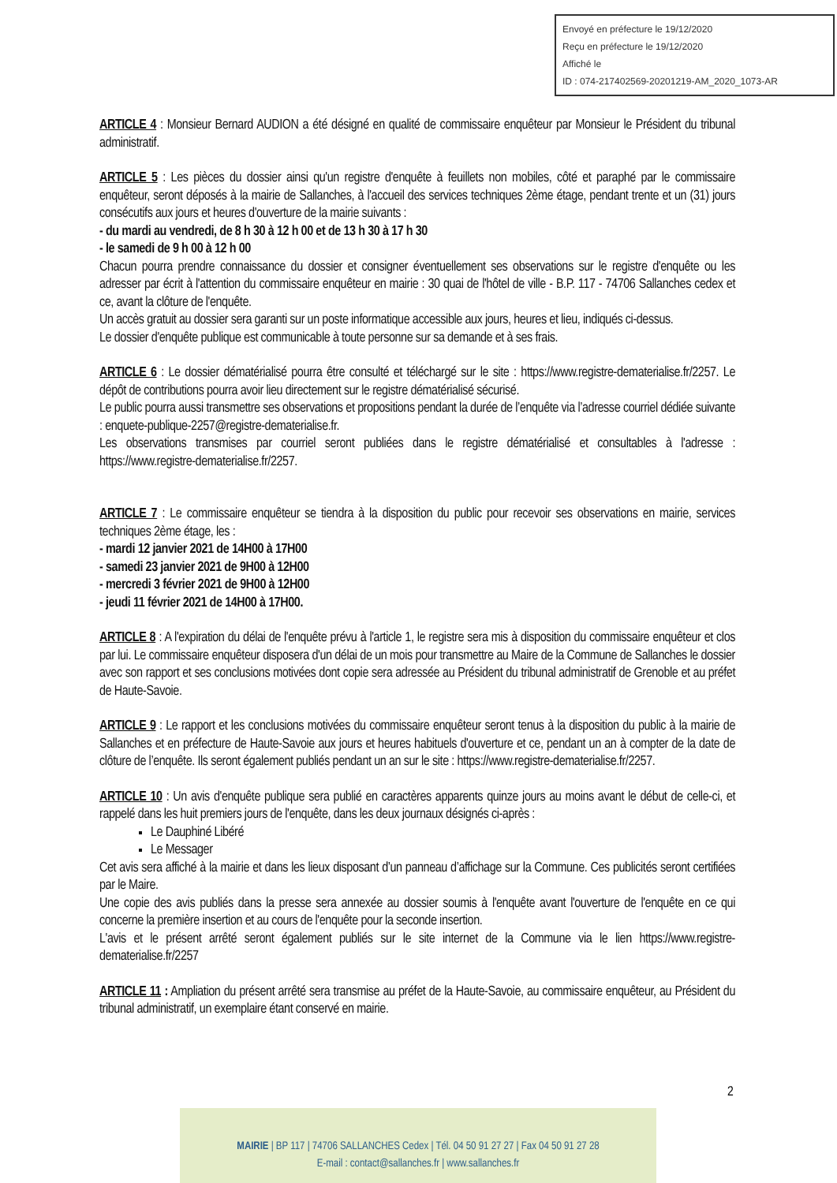Envoyé en préfecture le 19/12/2020
Reçu en préfecture le 19/12/2020
Affiché le
ID : 074-217402569-20201219-AM_2020_1073-AR
ARTICLE 4 : Monsieur Bernard AUDION a été désigné en qualité de commissaire enquêteur par Monsieur le Président du tribunal administratif.
ARTICLE 5 : Les pièces du dossier ainsi qu'un registre d'enquête à feuillets non mobiles, côté et paraphé par le commissaire enquêteur, seront déposés à la mairie de Sallanches, à l'accueil des services techniques 2ème étage, pendant trente et un (31) jours consécutifs aux jours et heures d'ouverture de la mairie suivants :
- du mardi au vendredi, de 8 h 30 à 12 h 00 et de 13 h 30 à 17 h 30
- le samedi de 9 h 00 à 12 h 00
Chacun pourra prendre connaissance du dossier et consigner éventuellement ses observations sur le registre d'enquête ou les adresser par écrit à l'attention du commissaire enquêteur en mairie : 30 quai de l'hôtel de ville - B.P. 117 - 74706 Sallanches cedex et ce, avant la clôture de l'enquête.
Un accès gratuit au dossier sera garanti sur un poste informatique accessible aux jours, heures et lieu, indiqués ci-dessus.
Le dossier d'enquête publique est communicable à toute personne sur sa demande et à ses frais.
ARTICLE 6 : Le dossier dématérialisé pourra être consulté et téléchargé sur le site : https://www.registre-dematerialise.fr/2257. Le dépôt de contributions pourra avoir lieu directement sur le registre dématérialisé sécurisé.
Le public pourra aussi transmettre ses observations et propositions pendant la durée de l’enquête via l’adresse courriel dédiée suivante : enquete-publique-2257@registre-dematerialise.fr.
Les observations transmises par courriel seront publiées dans le registre dématérialisé et consultables à l'adresse : https://www.registre-dematerialise.fr/2257.
ARTICLE 7 : Le commissaire enquêteur se tiendra à la disposition du public pour recevoir ses observations en mairie, services techniques 2ème étage, les :
- mardi 12 janvier 2021 de 14H00 à 17H00
- samedi 23 janvier 2021 de 9H00 à 12H00
- mercredi 3 février 2021 de 9H00 à 12H00
- jeudi 11 février 2021 de 14H00 à 17H00.
ARTICLE 8 : A l'expiration du délai de l'enquête prévu à l'article 1, le registre sera mis à disposition du commissaire enquêteur et clos par lui. Le commissaire enquêteur disposera d'un délai de un mois pour transmettre au Maire de la Commune de Sallanches le dossier avec son rapport et ses conclusions motivées dont copie sera adressée au Président du tribunal administratif de Grenoble et au préfet de Haute-Savoie.
ARTICLE 9 : Le rapport et les conclusions motivées du commissaire enquêteur seront tenus à la disposition du public à la mairie de Sallanches et en préfecture de Haute-Savoie aux jours et heures habituels d'ouverture et ce, pendant un an à compter de la date de clôture de l’enquête. Ils seront également publiés pendant un an sur le site : https://www.registre-dematerialise.fr/2257.
ARTICLE 10 : Un avis d'enquête publique sera publié en caractères apparents quinze jours au moins avant le début de celle-ci, et rappelé dans les huit premiers jours de l'enquête, dans les deux journaux désignés ci-après :
Le Dauphiné Libéré
Le Messager
Cet avis sera affiché à la mairie et dans les lieux disposant d’un panneau d’affichage sur la Commune. Ces publicités seront certifiées par le Maire.
Une copie des avis publiés dans la presse sera annexée au dossier soumis à l'enquête avant l'ouverture de l'enquête en ce qui concerne la première insertion et au cours de l'enquête pour la seconde insertion.
L'avis et le présent arrêté seront également publiés sur le site internet de la Commune via le lien https://www.registre-dematerialise.fr/2257
ARTICLE 11 : Ampliation du présent arrêté sera transmise au préfet de la Haute-Savoie, au commissaire enquêteur, au Président du tribunal administratif, un exemplaire étant conservé en mairie.
2
MAIRIE | BP 117 | 74706 SALLANCHES Cedex | Tél. 04 50 91 27 27 | Fax 04 50 91 27 28
E-mail : contact@sallanches.fr | www.sallanches.fr